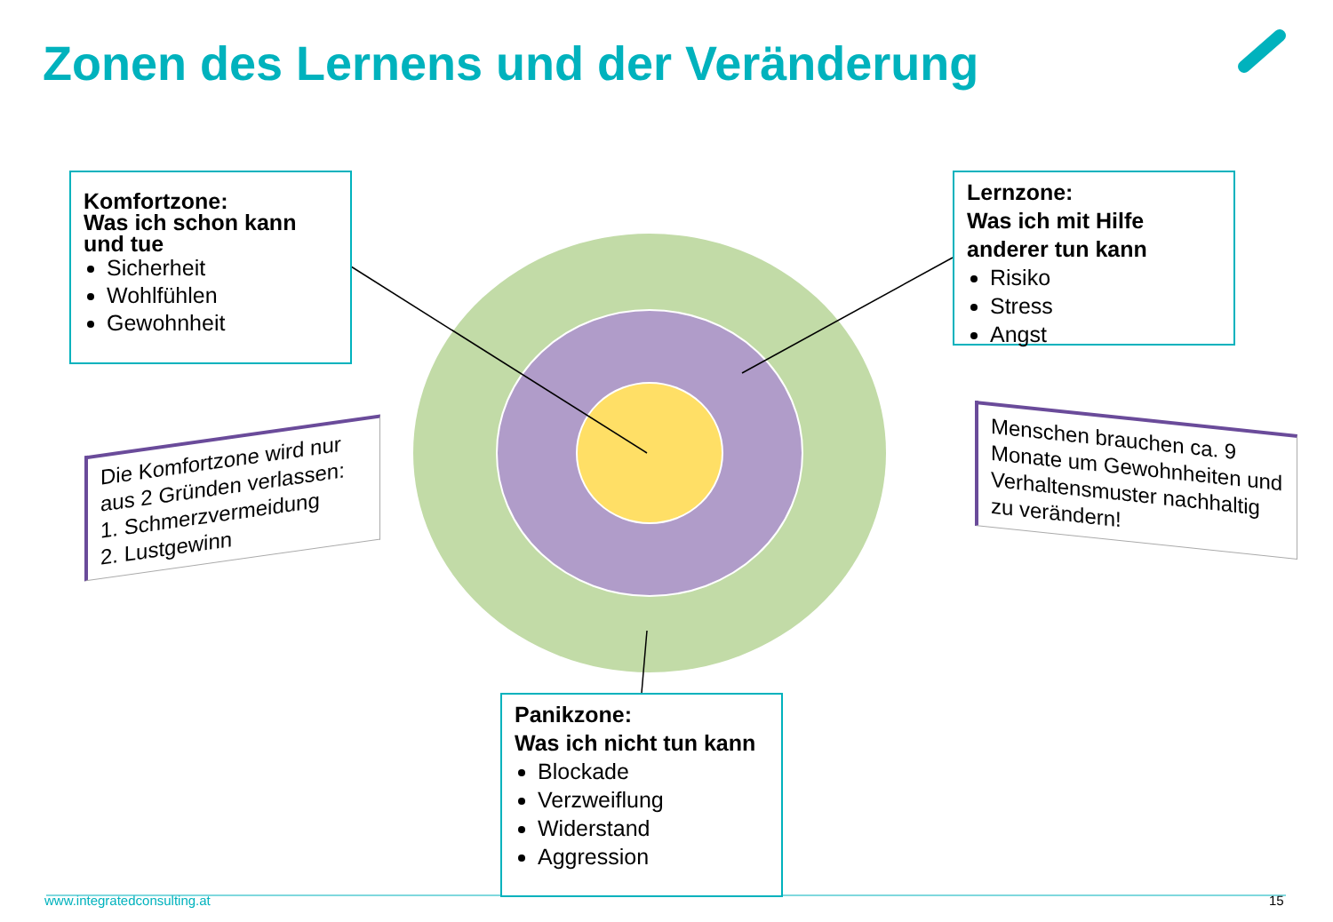Zonen des Lernens und der Veränderung
Komfortzone:
Was ich schon kann und tue
Sicherheit
Wohlfühlen
Gewohnheit
Lernzone:
Was ich mit Hilfe anderer tun kann
Risiko
Stress
Angst
Panikzone:
Was ich nicht tun kann
Blockade
Verzweiflung
Widerstand
Aggression
Die Komfortzone wird nur aus 2 Gründen verlassen:
1. Schmerzvermeidung
2. Lustgewinn
Menschen brauchen ca. 9 Monate um Gewohnheiten und Verhaltensmuster nachhaltig zu verändern!
www.integratedconsulting.at 15